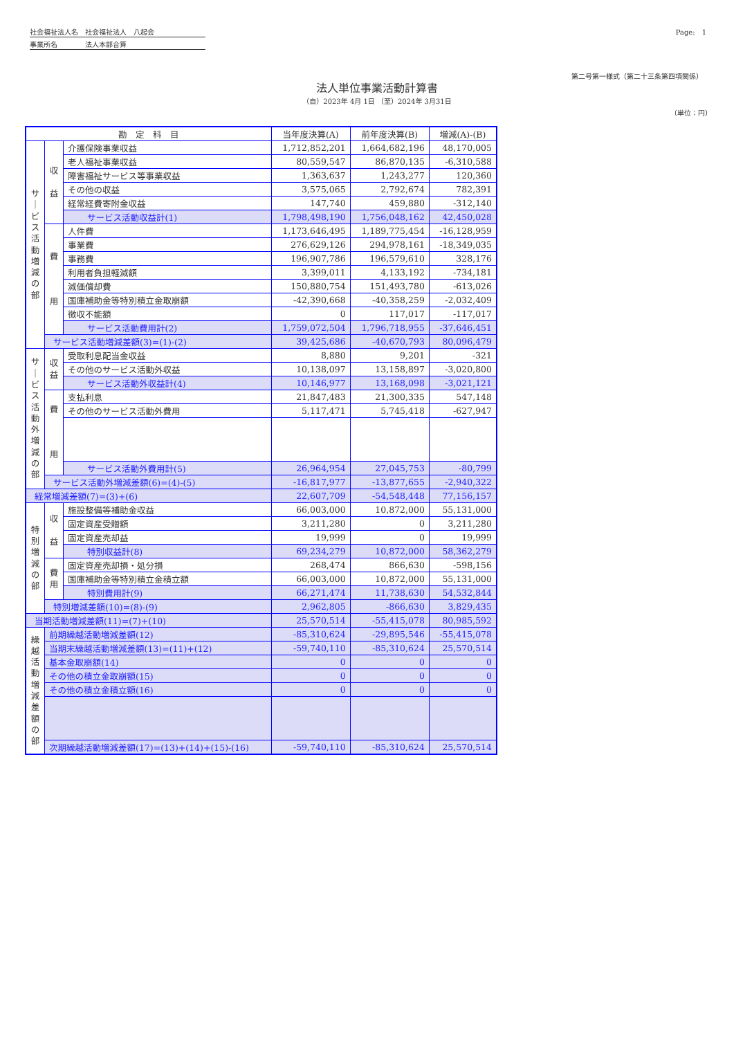社会福祉法人名　社会福祉法人　八起会
事業所名　　　　法人本部合算
Page:　1
第二号第一様式（第二十三条第四項関係）
法人単位事業活動計算書
（自）2023年 4月 1日 （至）2024年 3月31日
（単位：円）
| 勘 定 科 目 | | | 当年度決算(A) | 前年度決算(B) | 増減(A)-(B) |
| --- | --- | --- | --- | --- | --- |
| サ ｜ ビ ス 活 動 増 減 の 部 | 収 益 | 介護保険事業収益 | 1,712,852,201 | 1,664,682,196 | 48,170,005 |
| | | 老人福祉事業収益 | 80,559,547 | 86,870,135 | -6,310,588 |
| | | 障害福祉サービス等事業収益 | 1,363,637 | 1,243,277 | 120,360 |
| | | その他の収益 | 3,575,065 | 2,792,674 | 782,391 |
| | | 経常経費寄附金収益 | 147,740 | 459,880 | -312,140 |
| | | サービス活動収益計(1) | 1,798,498,190 | 1,756,048,162 | 42,450,028 |
| | 費 用 | 人件費 | 1,173,646,495 | 1,189,775,454 | -16,128,959 |
| | | 事業費 | 276,629,126 | 294,978,161 | -18,349,035 |
| | | 事務費 | 196,907,786 | 196,579,610 | 328,176 |
| | | 利用者負担軽減額 | 3,399,011 | 4,133,192 | -734,181 |
| | | 減価償却費 | 150,880,754 | 151,493,780 | -613,026 |
| | | 国庫補助金等特別積立金取崩額 | -42,390,668 | -40,358,259 | -2,032,409 |
| | | 徴収不能額 | 0 | 117,017 | -117,017 |
| | | サービス活動費用計(2) | 1,759,072,504 | 1,796,718,955 | -37,646,451 |
| | サービス活動増減差額(3)=(1)-(2) | | 39,425,686 | -40,670,793 | 80,096,479 |
| サ ｜ ビ ス 活 動 外 増 減 の 部 | 収 益 | 受取利息配当金収益 | 8,880 | 9,201 | -321 |
| | | その他のサービス活動外収益 | 10,138,097 | 13,158,897 | -3,020,800 |
| | | サービス活動外収益計(4) | 10,146,977 | 13,168,098 | -3,021,121 |
| | 費 用 | 支払利息 | 21,847,483 | 21,300,335 | 547,148 |
| | | その他のサービス活動外費用 | 5,117,471 | 5,745,418 | -627,947 |
| | | サービス活動外費用計(5) | 26,964,954 | 27,045,753 | -80,799 |
| | サービス活動外増減差額(6)=(4)-(5) | | -16,817,977 | -13,877,655 | -2,940,322 |
| 経常増減差額(7)=(3)+(6) | | | 22,607,709 | -54,548,448 | 77,156,157 |
| 特 別 増 減 の 部 | 収 益 | 施設整備等補助金収益 | 66,003,000 | 10,872,000 | 55,131,000 |
| | | 固定資産受贈額 | 3,211,280 | 0 | 3,211,280 |
| | | 固定資産売却益 | 19,999 | 0 | 19,999 |
| | | 特別収益計(8) | 69,234,279 | 10,872,000 | 58,362,279 |
| | 費 用 | 固定資産売却損・処分損 | 268,474 | 866,630 | -598,156 |
| | | 国庫補助金等特別積立金積立額 | 66,003,000 | 10,872,000 | 55,131,000 |
| | | 特別費用計(9) | 66,271,474 | 11,738,630 | 54,532,844 |
| | 特別増減差額(10)=(8)-(9) | | 2,962,805 | -866,630 | 3,829,435 |
| 当期活動増減差額(11)=(7)+(10) | | | 25,570,514 | -55,415,078 | 80,985,592 |
| 繰 越 活 動 増 減 差 額 の 部 | 前期繰越活動増減差額(12) | | -85,310,624 | -29,895,546 | -55,415,078 |
| | 当期末繰越活動増減差額(13)=(11)+(12) | | -59,740,110 | -85,310,624 | 25,570,514 |
| | 基本金取崩額(14) | | 0 | 0 | 0 |
| | その他の積立金取崩額(15) | | 0 | 0 | 0 |
| | その他の積立金積立額(16) | | 0 | 0 | 0 |
| | 次期繰越活動増減差額(17)=(13)+(14)+(15)-(16) | | -59,740,110 | -85,310,624 | 25,570,514 |